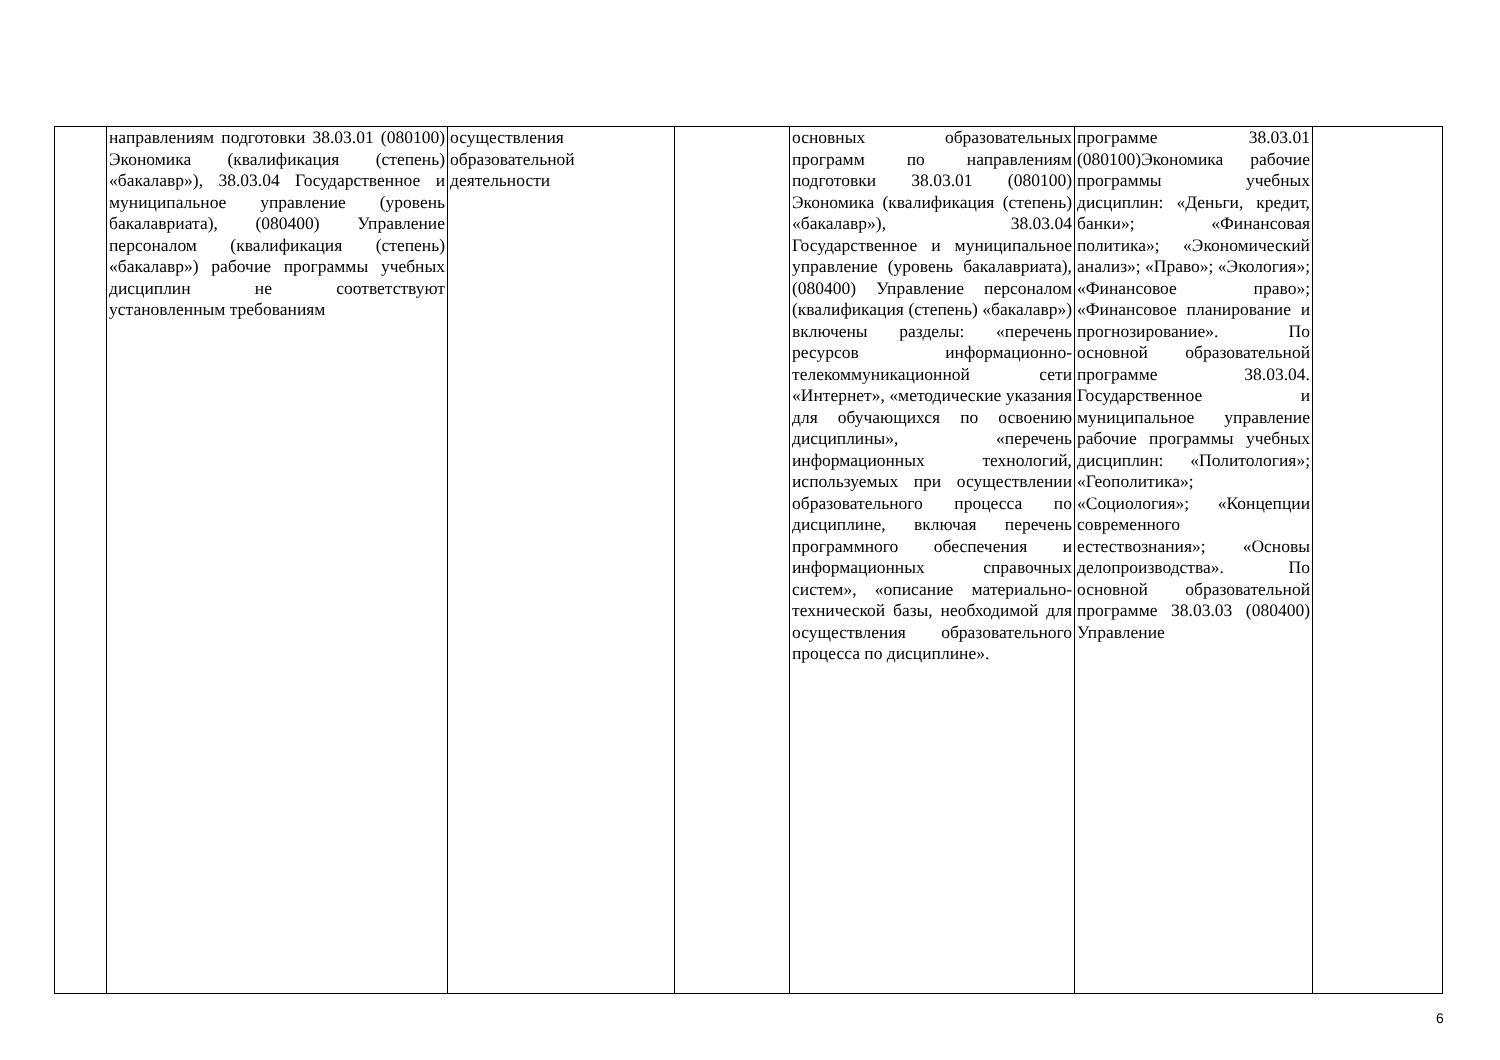| | направлениям подготовки 38.03.01 (080100) Экономика (квалификация (степень) «бакалавр»), 38.03.04 Государственное и муниципальное управление (уровень бакалавриата), (080400) Управление персоналом (квалификация (степень) «бакалавр») рабочие программы учебных дисциплин не соответствуют установленным требованиям | осуществления образовательной деятельности | | основных образовательных программ по направлениям подготовки 38.03.01 (080100) Экономика (квалификация (степень) «бакалавр»), 38.03.04 Государственное и муниципальное управление (уровень бакалавриата), (080400) Управление персоналом (квалификация (степень) «бакалавр») включены разделы: «перечень ресурсов информационно-телекоммуникационной сети «Интернет», «методические указания для обучающихся по освоению дисциплины», «перечень информационных технологий, используемых при осуществлении образовательного процесса по дисциплине, включая перечень программного обеспечения и информационных справочных систем», «описание материально-технической базы, необходимой для осуществления образовательного процесса по дисциплине». | программе 38.03.01 (080100)Экономика рабочие программы учебных дисциплин: «Деньги, кредит, банки»; «Финансовая политика»; «Экономический анализ»; «Право»; «Экология»; «Финансовое право»; «Финансовое планирование и прогнозирование». По основной образовательной программе 38.03.04. Государственное и муниципальное управление рабочие программы учебных дисциплин: «Политология»; «Геополитика»; «Социология»; «Концепции современного естествознания»; «Основы делопроизводства». По основной образовательной программе 38.03.03 (080400) Управление | |
6